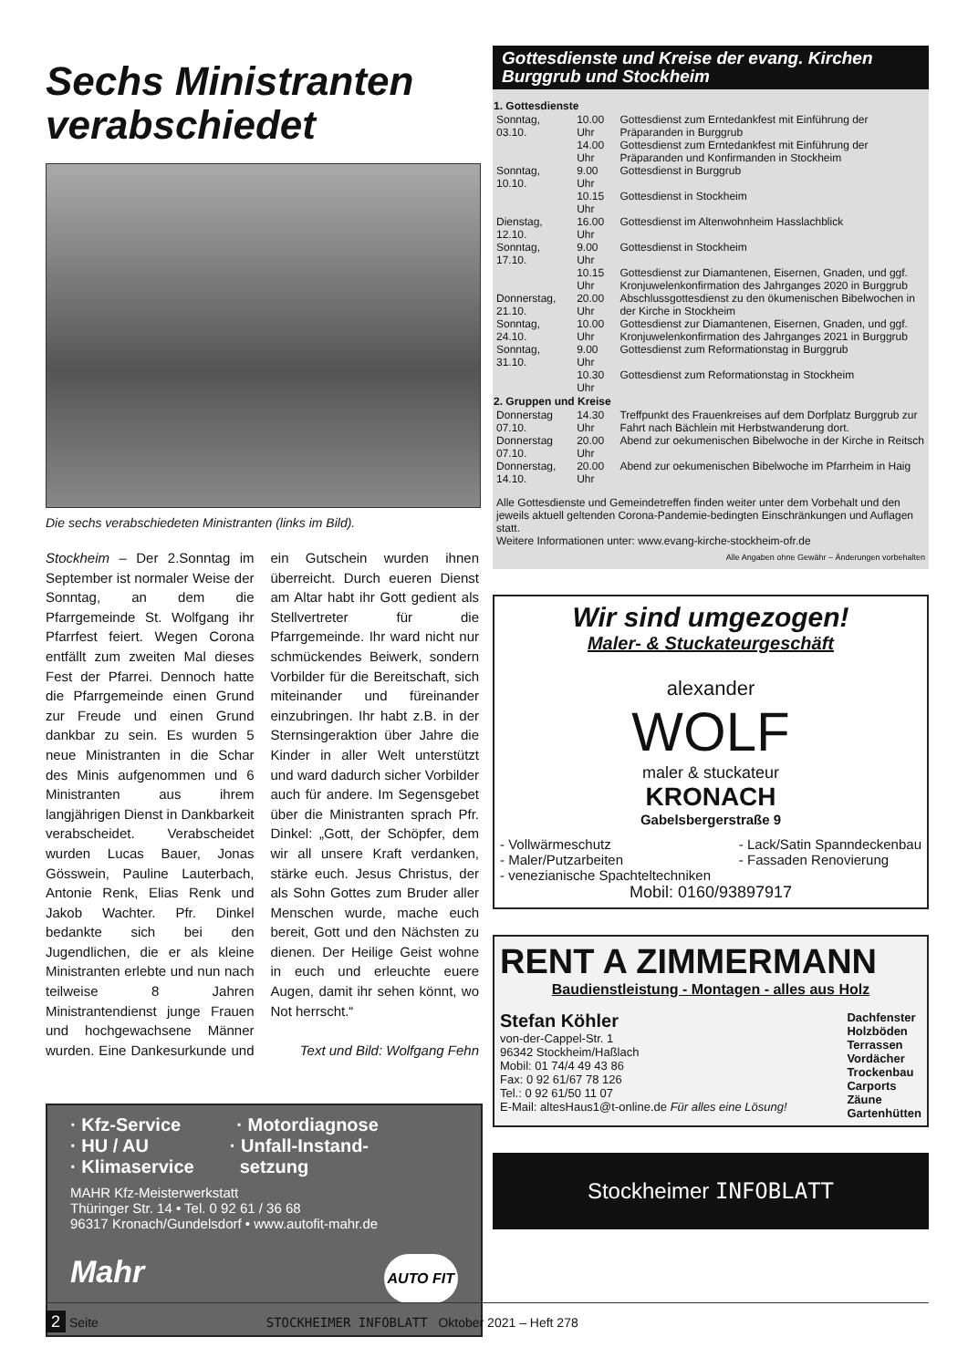Sechs Ministranten verabschiedet
Die sechs verabschiedeten Ministranten (links im Bild).
Stockheim – Der 2.Sonntag im September ist normaler Weise der Sonntag, an dem die Pfarrgemeinde St. Wolfgang ihr Pfarrfest feiert. Wegen Corona entfällt zum zweiten Mal dieses Fest der Pfarrei. Dennoch hatte die Pfarrgemeinde einen Grund zur Freude und einen Grund dankbar zu sein. Es wurden 5 neue Ministranten in die Schar des Minis aufgenommen und 6 Ministranten aus ihrem langjährigen Dienst in Dankbarkeit verabscheidet. Verabscheidet wurden Lucas Bauer, Jonas Gösswein, Pauline Lauterbach, Antonie Renk, Elias Renk und Jakob Wachter. Pfr. Dinkel bedankte sich bei den Jugendlichen, die er als kleine Ministranten erlebte und nun nach teilweise 8 Jahren Ministrantendienst junge Frauen und hochgewachsene Männer wurden. Eine Dankesurkunde und ein Gutschein wurden ihnen überreicht. Durch eueren Dienst am Altar habt ihr Gott gedient als Stellvertreter für die Pfarrgemeinde. Ihr ward nicht nur schmückendes Beiwerk, sondern Vorbilder für die Bereitschaft, sich miteinander und füreinander einzubringen. Ihr habt z.B. in der Sternsingeraktion über Jahre die Kinder in aller Welt unterstützt und ward dadurch sicher Vorbilder auch für andere. Im Segensgebet über die Ministranten sprach Pfr. Dinkel: „Gott, der Schöpfer, dem wir all unsere Kraft verdanken, stärke euch. Jesus Christus, der als Sohn Gottes zum Bruder aller Menschen wurde, mache euch bereit, Gott und den Nächsten zu dienen. Der Heilige Geist wohne in euch und erleuchte euere Augen, damit ihr sehen könnt, wo Not herrscht.“
Text und Bild: Wolfgang Fehn
· Kfz-Service · Motordiagnose
· HU / AU · Unfall-Instand-
· Klimaservice setzung
MAHR Kfz-Meisterwerkstatt
Thüringer Str. 14 • Tel. 0 92 61 / 36 68
96317 Kronach/Gundelsdorf • www.autofit-mahr.de
Mahr AUTO FIT
Gottesdienste und Kreise der evang. Kirchen Burggrub und Stockheim
| 1. Gottesdienste | | |
| --- | --- | --- |
| Sonntag, 03.10. | 10.00 Uhr | Gottesdienst zum Erntedankfest mit Einführung der Präparanden in Burggrub |
| | 14.00 Uhr | Gottesdienst zum Erntedankfest mit Einführung der Präparanden und Konfirmanden in Stockheim |
| Sonntag, 10.10. | 9.00 Uhr | Gottesdienst in Burggrub |
| | 10.15 Uhr | Gottesdienst in Stockheim |
| Dienstag, 12.10. | 16.00 Uhr | Gottesdienst im Altenwohnheim Hasslachblick |
| Sonntag, 17.10. | 9.00 Uhr | Gottesdienst in Stockheim |
| | 10.15 Uhr | Gottesdienst zur Diamantenen, Eisernen, Gnaden, und ggf. Kronjuwelenkonfirmation des Jahrganges 2020 in Burggrub |
| Donnerstag, 21.10. | 20.00 Uhr | Abschlussgottesdienst zu den ökumenischen Bibelwochen in der Kirche in Stockheim |
| Sonntag, 24.10. | 10.00 Uhr | Gottesdienst zur Diamantenen, Eisernen, Gnaden, und ggf. Kronjuwelenkonfirmation des Jahrganges 2021 in Burggrub |
| Sonntag, 31.10. | 9.00 Uhr | Gottesdienst zum Reformationstag in Burggrub |
| | 10.30 Uhr | Gottesdienst zum Reformationstag in Stockheim |
| 2. Gruppen und Kreise | | |
| Donnerstag 07.10. | 14.30 Uhr | Treffpunkt des Frauenkreises auf dem Dorfplatz Burggrub zur Fahrt nach Bächlein mit Herbstwanderung dort. |
| Donnerstag 07.10. | 20.00 Uhr | Abend zur oekumenischen Bibelwoche in der Kirche in Reitsch |
| Donnerstag, 14.10. | 20.00 Uhr | Abend zur oekumenischen Bibelwoche im Pfarrheim in Haig |
Alle Gottesdienste und Gemeindetreffen finden weiter unter dem Vorbehalt und den jeweils aktuell geltenden Corona-Pandemie-bedingten Einschränkungen und Auflagen statt.
Weitere Informationen unter: www.evang-kirche-stockheim-ofr.de
Alle Angaben ohne Gewähr – Änderungen vorbehalten
Wir sind umgezogen!
Maler- & Stuckateurgeschäft
alexander
WOLF
maler & stuckateur
KRONACH
Gabelsbergerstraße 9
- Vollwärmeschutz
- Maler/Putzarbeiten
- venezianische Spachteltechniken
- Lack/Satin Spanndeckenbau
- Fassaden Renovierung
Mobil: 0160/93897917
RENT A ZIMMERMANN
Baudienstleistung - Montagen - alles aus Holz
Stefan Köhler
von-der-Cappel-Str. 1
96342 Stockheim/Haßlach
Mobil: 01 74/4 49 43 86
Fax: 0 92 61/67 78 126
Tel.: 0 92 61/50 11 07
E-Mail: altesHaus1@t-online.de Für alles eine Lösung!
Dachfenster
Holzböden
Terrassen
Vordächer
Trockenbau
Carports
Zäune
Gartenhütten
Stockheimer INFOBLATT
2 Seite STOCKHEIMER INFOBLATT Oktober 2021 – Heft 278